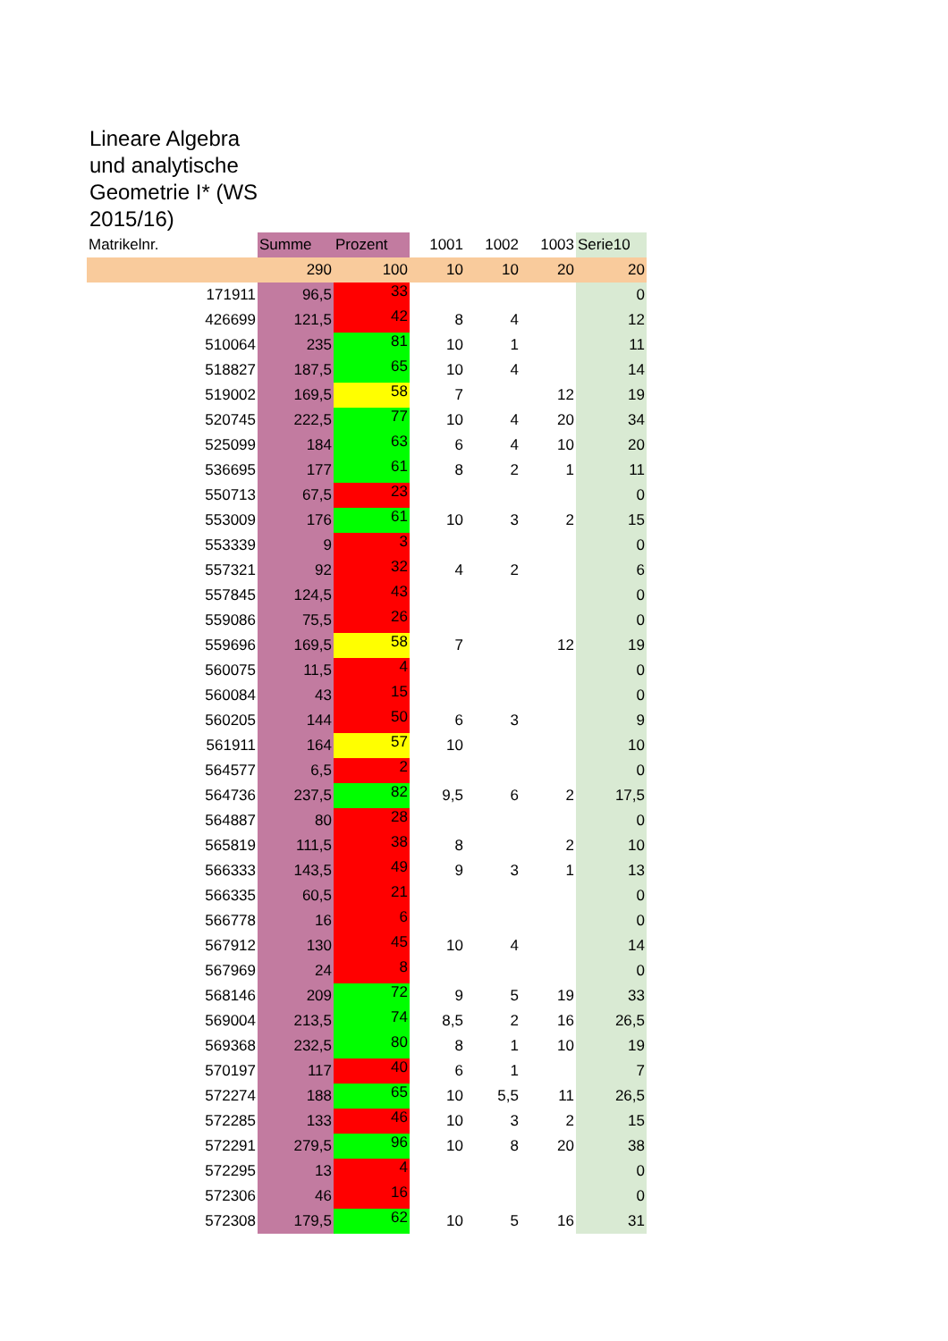Lineare Algebra und analytische Geometrie I* (WS 2015/16)
| Matrikelnr. | Summe | Prozent | 1001 | 1002 | 1003 | Serie10 |
| | 290 | 100 | 10 | 10 | 20 | 20 |
| 171911 | 96,5 | 33 | | | | 0 |
| 426699 | 121,5 | 42 | 8 | 4 | | 12 |
| 510064 | 235 | 81 | 10 | 1 | | 11 |
| 518827 | 187,5 | 65 | 10 | 4 | | 14 |
| 519002 | 169,5 | 58 | 7 | | 12 | 19 |
| 520745 | 222,5 | 77 | 10 | 4 | 20 | 34 |
| 525099 | 184 | 63 | 6 | 4 | 10 | 20 |
| 536695 | 177 | 61 | 8 | 2 | 1 | 11 |
| 550713 | 67,5 | 23 | | | | 0 |
| 553009 | 176 | 61 | 10 | 3 | 2 | 15 |
| 553339 | 9 | 3 | | | | 0 |
| 557321 | 92 | 32 | 4 | 2 | | 6 |
| 557845 | 124,5 | 43 | | | | 0 |
| 559086 | 75,5 | 26 | | | | 0 |
| 559696 | 169,5 | 58 | 7 | | 12 | 19 |
| 560075 | 11,5 | 4 | | | | 0 |
| 560084 | 43 | 15 | | | | 0 |
| 560205 | 144 | 50 | 6 | 3 | | 9 |
| 561911 | 164 | 57 | 10 | | | 10 |
| 564577 | 6,5 | 2 | | | | 0 |
| 564736 | 237,5 | 82 | 9,5 | 6 | 2 | 17,5 |
| 564887 | 80 | 28 | | | | 0 |
| 565819 | 111,5 | 38 | 8 | | 2 | 10 |
| 566333 | 143,5 | 49 | 9 | 3 | 1 | 13 |
| 566335 | 60,5 | 21 | | | | 0 |
| 566778 | 16 | 6 | | | | 0 |
| 567912 | 130 | 45 | 10 | 4 | | 14 |
| 567969 | 24 | 8 | | | | 0 |
| 568146 | 209 | 72 | 9 | 5 | 19 | 33 |
| 569004 | 213,5 | 74 | 8,5 | 2 | 16 | 26,5 |
| 569368 | 232,5 | 80 | 8 | 1 | 10 | 19 |
| 570197 | 117 | 40 | 6 | 1 | | 7 |
| 572274 | 188 | 65 | 10 | 5,5 | 11 | 26,5 |
| 572285 | 133 | 46 | 10 | 3 | 2 | 15 |
| 572291 | 279,5 | 96 | 10 | 8 | 20 | 38 |
| 572295 | 13 | 4 | | | | 0 |
| 572306 | 46 | 16 | | | | 0 |
| 572308 | 179,5 | 62 | 10 | 5 | 16 | 31 |